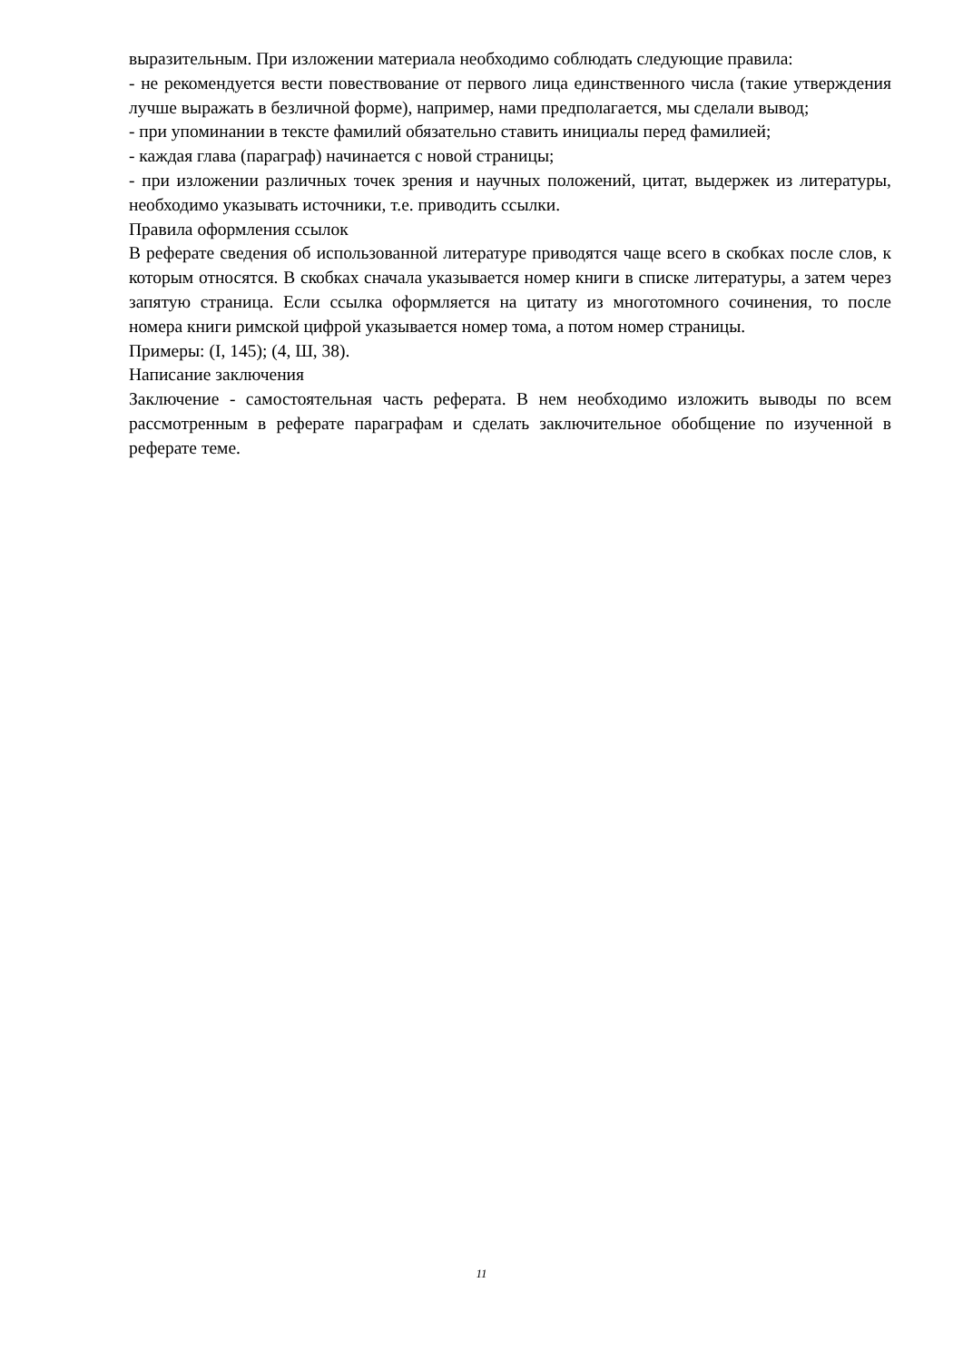выразительным. При изложении материала необходимо соблюдать следующие правила:
- не рекомендуется вести повествование от первого лица единственного числа (такие утверждения лучше выражать в безличной форме), например, нами предполагается, мы сделали вывод;
- при упоминании в тексте фамилий обязательно ставить инициалы перед фамилией;
- каждая глава (параграф) начинается с новой страницы;
- при изложении различных точек зрения и научных положений, цитат, выдержек из литературы, необходимо указывать источники, т.е. приводить ссылки.
Правила оформления ссылок
В реферате сведения об использованной литературе приводятся чаще всего в скобках после слов, к которым относятся. В скобках сначала указывается номер книги в списке литературы, а затем через запятую страница. Если ссылка оформляется на цитату из многотомного сочинения, то после номера книги римской цифрой указывается номер тома, а потом номер страницы.
Примеры: (I, 145); (4, Ш, 38).
Написание заключения
Заключение - самостоятельная часть реферата. В нем необходимо изложить выводы по всем рассмотренным в реферате параграфам и сделать заключительное обобщение по изученной в реферате теме.
11